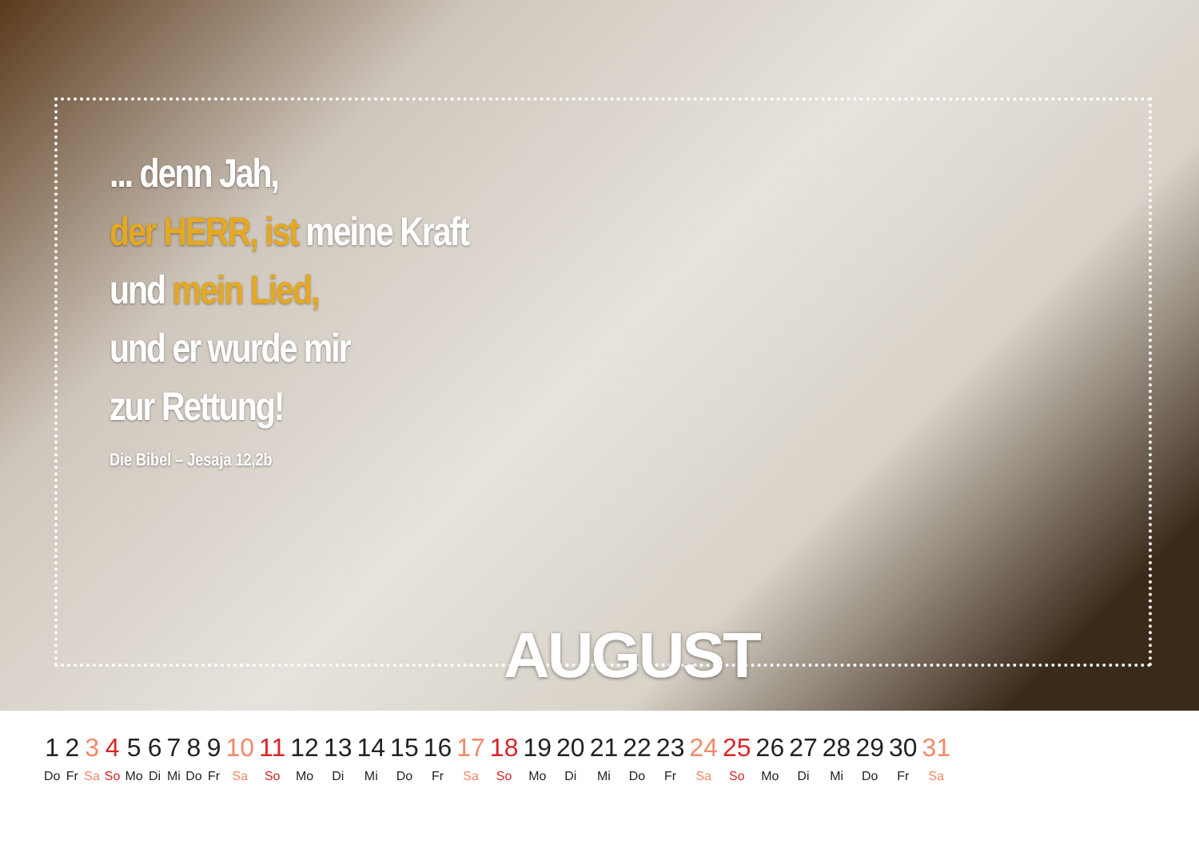... denn Jah,
der HERR, ist meine Kraft
und mein Lied,
und er wurde mir
zur Rettung!
Die Bibel – Jesaja 12,2b
AUGUST
| 1 | 2 | 3 | 4 | 5 | 6 | 7 | 8 | 9 | 10 | 11 | 12 | 13 | 14 | 15 | 16 | 17 | 18 | 19 | 20 | 21 | 22 | 23 | 24 | 25 | 26 | 27 | 28 | 29 | 30 | 31 |
| Do | Fr | Sa | So | Mo | Di | Mi | Do | Fr | Sa | So | Mo | Di | Mi | Do | Fr | Sa | So | Mo | Di | Mi | Do | Fr | Sa | So | Mo | Di | Mi | Do | Fr | Sa |